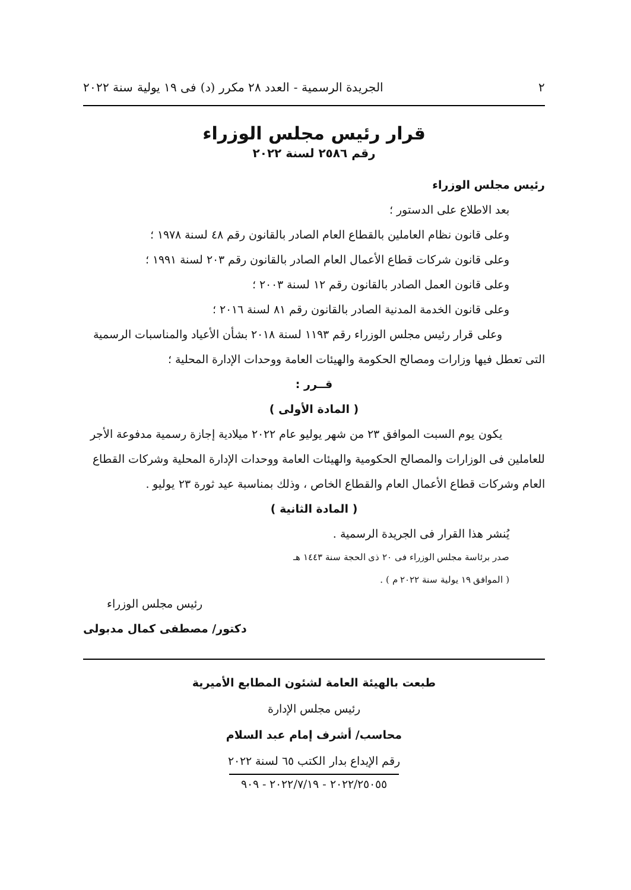٢ الجريدة الرسمية - العدد ٢٨ مكرر (د) فى ١٩ يولية سنة ٢٠٢٢
قرار رئيس مجلس الوزراء
رقم ٢٥٨٦ لسنة ٢٠٢٢
رئيس مجلس الوزراء
بعد الاطلاع على الدستور ؛
وعلى قانون نظام العاملين بالقطاع العام الصادر بالقانون رقم ٤٨ لسنة ١٩٧٨ ؛
وعلى قانون شركات قطاع الأعمال العام الصادر بالقانون رقم ٢٠٣ لسنة ١٩٩١ ؛
وعلى قانون العمل الصادر بالقانون رقم ١٢ لسنة ٢٠٠٣ ؛
وعلى قانون الخدمة المدنية الصادر بالقانون رقم ٨١ لسنة ٢٠١٦ ؛
وعلى قرار رئيس مجلس الوزراء رقم ١١٩٣ لسنة ٢٠١٨ بشأن الأعياد والمناسبات الرسمية التى تعطل فيها وزارات ومصالح الحكومة والهيئات العامة ووحدات الإدارة المحلية ؛
قــرر :
( المادة الأولى )
يكون يوم السبت الموافق ٢٣ من شهر يوليو عام ٢٠٢٢ ميلادية إجازة رسمية مدفوعة الأجر للعاملين فى الوزارات والمصالح الحكومية والهيئات العامة ووحدات الإدارة المحلية وشركات القطاع العام وشركات قطاع الأعمال العام والقطاع الخاص ، وذلك بمناسبة عيد ثورة ٢٣ يوليو .
( المادة الثانية )
يُنشر هذا القرار فى الجريدة الرسمية .
صدر برئاسة مجلس الوزراء فى ٢٠ ذى الحجة سنة ١٤٤٣ هـ
( الموافق ١٩ يولية سنة ٢٠٢٢ م ) .
رئيس مجلس الوزراء
دكتور/ مصطفى كمال مدبولى
طبعت بالهيئة العامة لشئون المطابع الأميرية
رئيس مجلس الإدارة
محاسب/ أشرف إمام عبد السلام
رقم الإيداع بدار الكتب ٦٥ لسنة ٢٠٢٢
٢٠٢٢/٢٥٠٥٥ - ٢٠٢٢/٧/١٩ - ٩٠٩